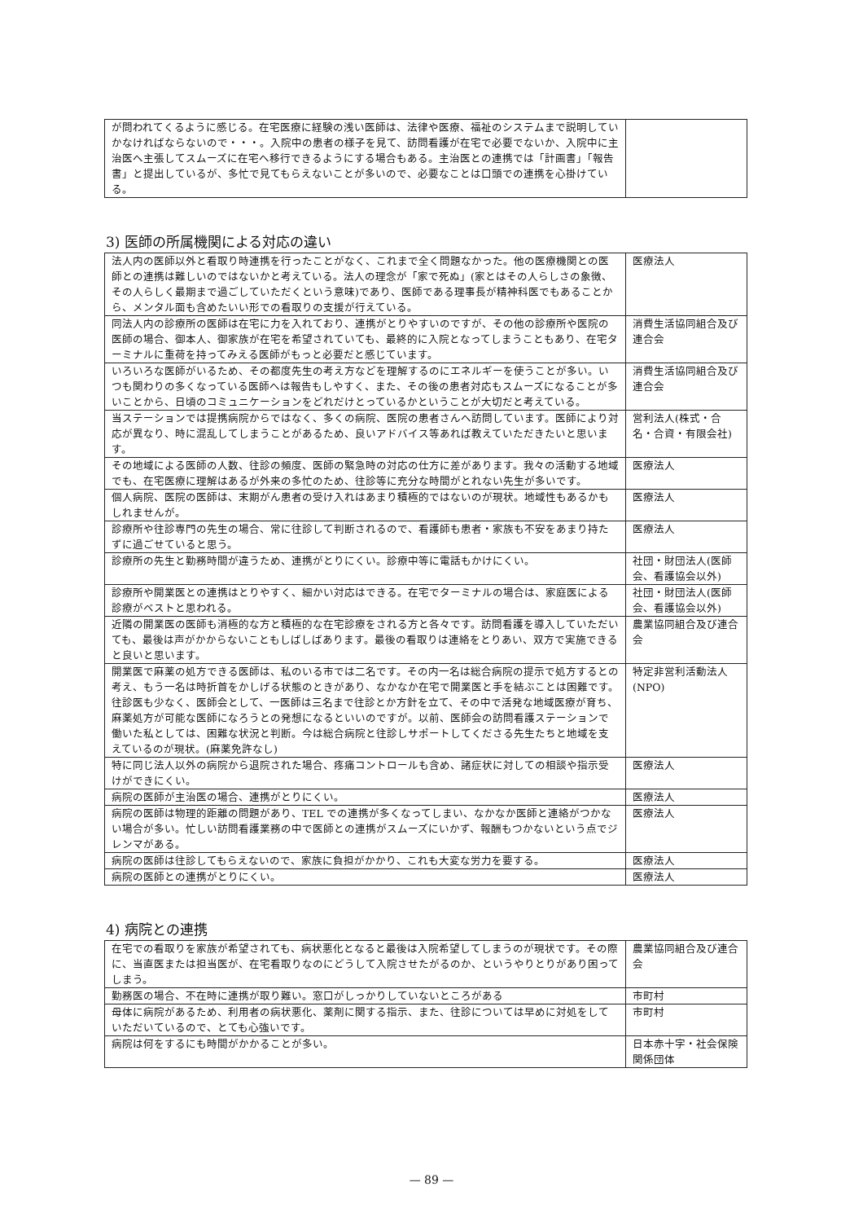| が問われてくるように感じる。在宅医療に経験の浅い医師は、法律や医療、福祉のシステムまで説明していかなければならないので・・・。入院中の患者の様子を見て、訪問看護が在宅で必要でないか、入院中に主治医へ主張してスムーズに在宅へ移行できるようにする場合もある。主治医との連携では「計画書」「報告書」と提出しているが、多忙で見てもらえないことが多いので、必要なことは口頭での連携を心掛けている。 | |
3) 医師の所属機関による対応の違い
| 法人内の医師以外と看取り時連携を行ったことがなく、これまで全く問題なかった。他の医療機関との医師との連携は難しいのではないかと考えている。法人の理念が「家で死ぬ」(家とはその人らしさの象徴、その人らしく最期まで過ごしていただくという意味)であり、医師である理事長が精神科医でもあることから、メンタル面も含めたいい形での看取りの支援が行えている。 | 医療法人 |
| 同法人内の診療所の医師は在宅に力を入れており、連携がとりやすいのですが、その他の診療所や医院の医師の場合、御本人、御家族が在宅を希望されていても、最終的に入院となってしまうこともあり、在宅ターミナルに重荷を持ってみえる医師がもっと必要だと感じています。 | 消費生活協同組合及び連合会 |
| いろいろな医師がいるため、その都度先生の考え方などを理解するのにエネルギーを使うことが多い。いつも関わりの多くなっている医師へは報告もしやすく、また、その後の患者対応もスムーズになることが多いことから、日頃のコミュニケーションをどれだけとっているかということが大切だと考えている。 | 消費生活協同組合及び連合会 |
| 当ステーションでは提携病院からではなく、多くの病院、医院の患者さんへ訪問しています。医師により対応が異なり、時に混乱してしまうことがあるため、良いアドバイス等あれば教えていただきたいと思います。 | 営利法人(株式・合名・合資・有限会社) |
| その地域による医師の人数、往診の頻度、医師の緊急時の対応の仕方に差があります。我々の活動する地域でも、在宅医療に理解はあるが外来の多忙のため、往診等に充分な時間がとれない先生が多いです。 | 医療法人 |
| 個人病院、医院の医師は、末期がん患者の受け入れはあまり積極的ではないのが現状。地域性もあるかもしれませんが。 | 医療法人 |
| 診療所や往診専門の先生の場合、常に往診して判断されるので、看護師も患者・家族も不安をあまり持たずに過ごせていると思う。 | 医療法人 |
| 診療所の先生と勤務時間が違うため、連携がとりにくい。診療中等に電話もかけにくい。 | 社団・財団法人(医師会、看護協会以外) |
| 診療所や開業医との連携はとりやすく、細かい対応はできる。在宅でターミナルの場合は、家庭医による診療がベストと思われる。 | 社団・財団法人(医師会、看護協会以外) |
| 近隣の開業医の医師も消極的な方と積極的な在宅診療をされる方と各々です。訪問看護を導入していただいても、最後は声がかからないこともしばしばあります。最後の看取りは連絡をとりあい、双方で実施できると良いと思います。 | 農業協同組合及び連合会 |
| 開業医で麻薬の処方できる医師は、私のいる市では二名です。その内一名は総合病院の提示で処方するとの考え、もう一名は時折首をかしげる状態のときがあり、なかなか在宅で開業医と手を結ぶことは困難です。往診医も少なく、医師会として、一医師は三名まで往診とか方針を立て、その中で活発な地域医療が育ち、麻薬処方が可能な医師になろうとの発想になるといいのですが。以前、医師会の訪問看護ステーションで働いた私としては、困難な状況と判断。今は総合病院と往診しサポートしてくださる先生たちと地域を支えているのが現状。(麻薬免許なし) | 特定非営利活動法人(NPO) |
| 特に同じ法人以外の病院から退院された場合、疼痛コントロールも含め、諸症状に対しての相談や指示受けができにくい。 | 医療法人 |
| 病院の医師が主治医の場合、連携がとりにくい。 | 医療法人 |
| 病院の医師は物理的距離の問題があり、TEL での連携が多くなってしまい、なかなか医師と連絡がつかない場合が多い。忙しい訪問看護業務の中で医師との連携がスムーズにいかず、報酬もつかないという点でジレンマがある。 | 医療法人 |
| 病院の医師は往診してもらえないので、家族に負担がかかり、これも大変な労力を要する。 | 医療法人 |
| 病院の医師との連携がとりにくい。 | 医療法人 |
4) 病院との連携
| 在宅での看取りを家族が希望されても、病状悪化となると最後は入院希望してしまうのが現状です。その際に、当直医または担当医が、在宅看取りなのにどうして入院させたがるのか、というやりとりがあり困ってしまう。 | 農業協同組合及び連合会 |
| 勤務医の場合、不在時に連携が取り難い。窓口がしっかりしていないところがある | 市町村 |
| 母体に病院があるため、利用者の病状悪化、薬剤に関する指示、また、往診については早めに対処をしていただいているので、とても心強いです。 | 市町村 |
| 病院は何をするにも時間がかかることが多い。 | 日本赤十字・社会保険関係団体 |
— 89 —